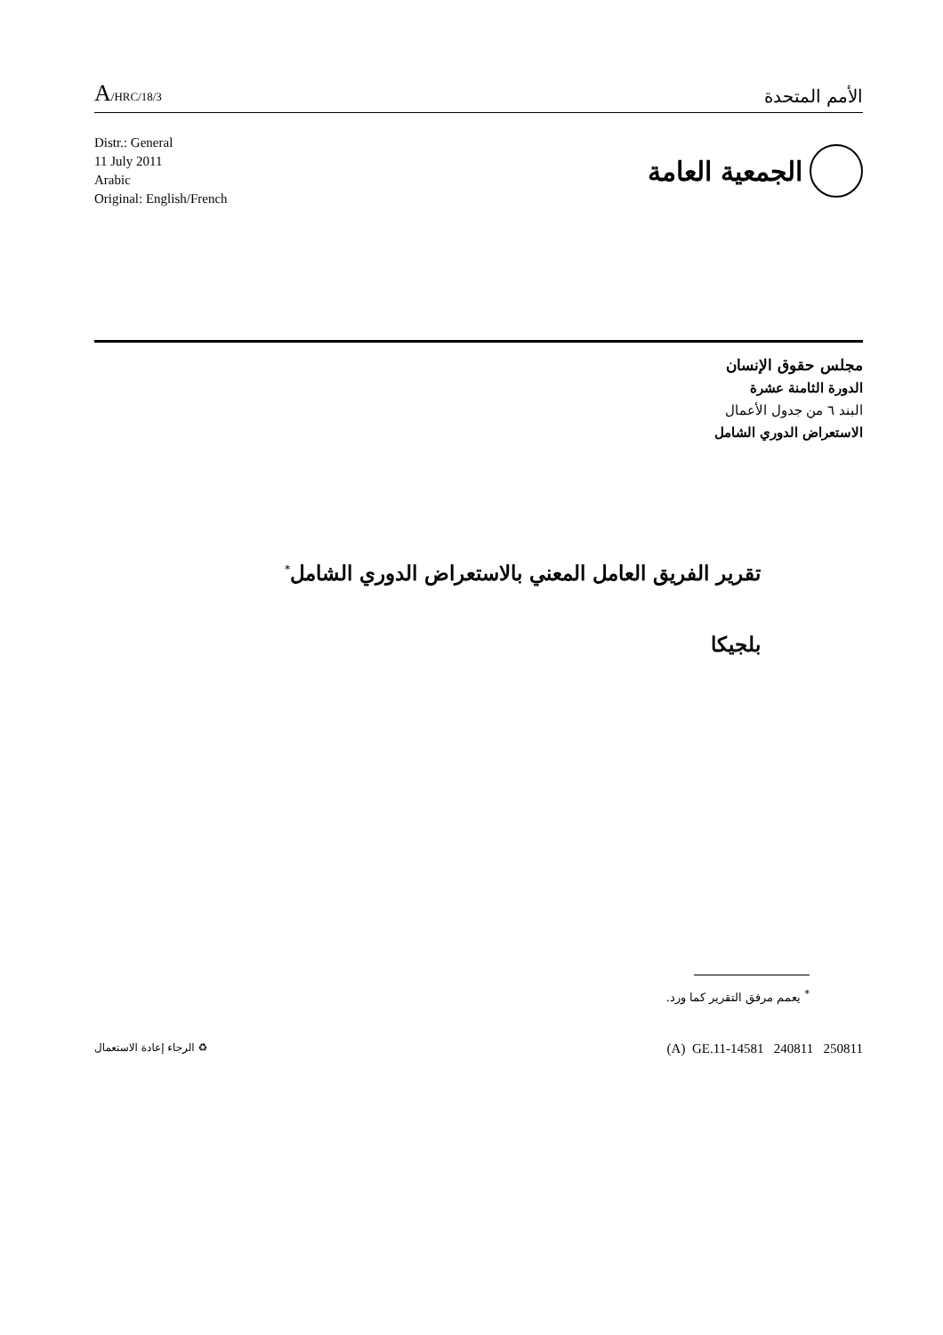A/HRC/18/3
الأمم المتحدة
Distr.: General
11 July 2011
Arabic
Original: English/French
الجمعية العامة
مجلس حقوق الإنسان
الدورة الثامنة عشرة
البند ٦ من جدول الأعمال
الاستعراض الدوري الشامل
تقرير الفريق العامل المعني بالاستعراض الدوري الشامل<sup>*</sup>
بلجيكا
<sup>*</sup> يعمم مرفق التقرير كما ورد.
♻ الرجاء إعادة الاستعمال
(A) GE.11-14581 240811 250811